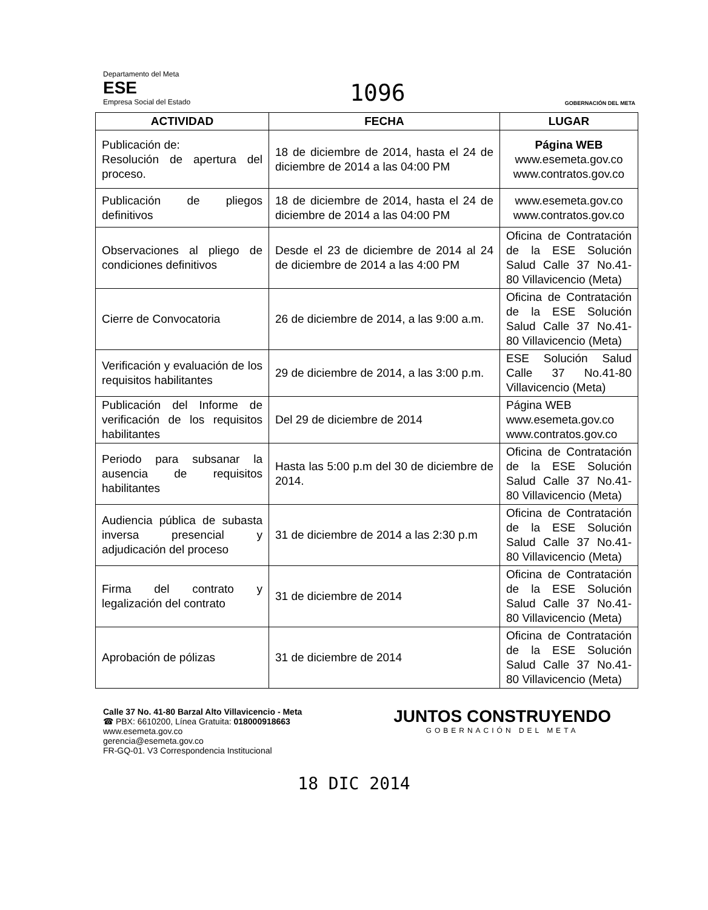Departamento del Meta
ESE
Empresa Social del Estado
1096
GOBERNACIÓN DEL META
| ACTIVIDAD | FECHA | LUGAR |
| --- | --- | --- |
| Publicación de: Resolución de apertura del proceso. | 18 de diciembre de 2014, hasta el 24 de diciembre de 2014 a las 04:00 PM | Página WEB www.esemeta.gov.co www.contratos.gov.co |
| Publicación de pliegos definitivos | 18 de diciembre de 2014, hasta el 24 de diciembre de 2014 a las 04:00 PM | www.esemeta.gov.co www.contratos.gov.co |
| Observaciones al pliego de condiciones definitivos | Desde el 23 de diciembre de 2014 al 24 de diciembre de 2014 a las 4:00 PM | Oficina de Contratación de la ESE Solución Salud Calle 37 No.41-80 Villavicencio (Meta) |
| Cierre de Convocatoria | 26 de diciembre de 2014, a las 9:00 a.m. | Oficina de Contratación de la ESE Solución Salud Calle 37 No.41-80 Villavicencio (Meta) |
| Verificación y evaluación de los requisitos habilitantes | 29 de diciembre de 2014, a las 3:00 p.m. | ESE Solución Salud Calle 37 No.41-80 Villavicencio (Meta) |
| Publicación del Informe de verificación de los requisitos habilitantes | Del 29 de diciembre de 2014 | Página WEB www.esemeta.gov.co www.contratos.gov.co |
| Periodo para subsanar la ausencia de requisitos habilitantes | Hasta las 5:00 p.m del 30 de diciembre de 2014. | Oficina de Contratación de la ESE Solución Salud Calle 37 No.41-80 Villavicencio (Meta) |
| Audiencia pública de subasta inversa presencial y adjudicación del proceso | 31 de diciembre de 2014 a las 2:30 p.m | Oficina de Contratación de la ESE Solución Salud Calle 37 No.41-80 Villavicencio (Meta) |
| Firma del contrato y legalización del contrato | 31 de diciembre de 2014 | Oficina de Contratación de la ESE Solución Salud Calle 37 No.41-80 Villavicencio (Meta) |
| Aprobación de pólizas | 31 de diciembre de 2014 | Oficina de Contratación de la ESE Solución Salud Calle 37 No.41-80 Villavicencio (Meta) |
Calle 37 No. 41-80 Barzal Alto Villavicencio - Meta
☎ PBX: 6610200, Línea Gratuita: 018000918663
www.esemeta.gov.co
gerencia@esemeta.gov.co
FR-GQ-01. V3 Correspondencia Institucional
JUNTOS CONSTRUYENDO
GOBERNACIÓN DEL META
18 DIC 2014